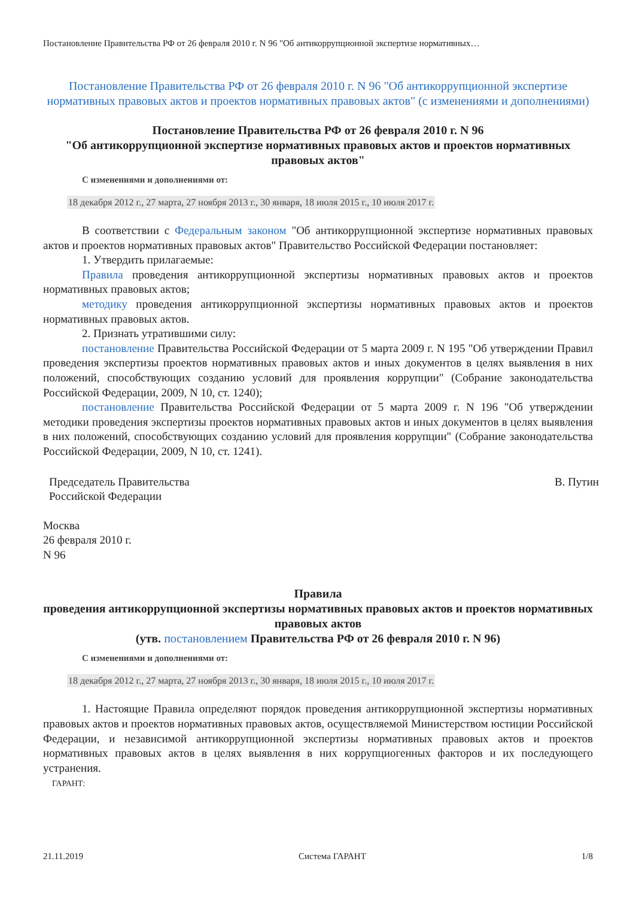Постановление Правительства РФ от 26 февраля 2010 г. N 96 "Об антикоррупционной экспертизе нормативных…
Постановление Правительства РФ от 26 февраля 2010 г. N 96 "Об антикоррупционной экспертизе нормативных правовых актов и проектов нормативных правовых актов" (с изменениями и дополнениями)
Постановление Правительства РФ от 26 февраля 2010 г. N 96
"Об антикоррупционной экспертизе нормативных правовых актов и проектов нормативных правовых актов"
С изменениями и дополнениями от:
18 декабря 2012 г., 27 марта, 27 ноября 2013 г., 30 января, 18 июля 2015 г., 10 июля 2017 г.
В соответствии с Федеральным законом "Об антикоррупционной экспертизе нормативных правовых актов и проектов нормативных правовых актов" Правительство Российской Федерации постановляет:
1. Утвердить прилагаемые:
Правила проведения антикоррупционной экспертизы нормативных правовых актов и проектов нормативных правовых актов;
методику проведения антикоррупционной экспертизы нормативных правовых актов и проектов нормативных правовых актов.
2. Признать утратившими силу:
постановление Правительства Российской Федерации от 5 марта 2009 г. N 195 "Об утверждении Правил проведения экспертизы проектов нормативных правовых актов и иных документов в целях выявления в них положений, способствующих созданию условий для проявления коррупции" (Собрание законодательства Российской Федерации, 2009, N 10, ст. 1240);
постановление Правительства Российской Федерации от 5 марта 2009 г. N 196 "Об утверждении методики проведения экспертизы проектов нормативных правовых актов и иных документов в целях выявления в них положений, способствующих созданию условий для проявления коррупции" (Собрание законодательства Российской Федерации, 2009, N 10, ст. 1241).
Председатель Правительства
Российской Федерации
В. Путин
Москва
26 февраля 2010 г.
N 96
Правила
проведения антикоррупционной экспертизы нормативных правовых актов и проектов нормативных правовых актов
(утв. постановлением Правительства РФ от 26 февраля 2010 г. N 96)
С изменениями и дополнениями от:
18 декабря 2012 г., 27 марта, 27 ноября 2013 г., 30 января, 18 июля 2015 г., 10 июля 2017 г.
1. Настоящие Правила определяют порядок проведения антикоррупционной экспертизы нормативных правовых актов и проектов нормативных правовых актов, осуществляемой Министерством юстиции Российской Федерации, и независимой антикоррупционной экспертизы нормативных правовых актов и проектов нормативных правовых актов в целях выявления в них коррупциогенных факторов и их последующего устранения.
ГАРАНТ:
21.11.2019 Система ГАРАНТ 1/8